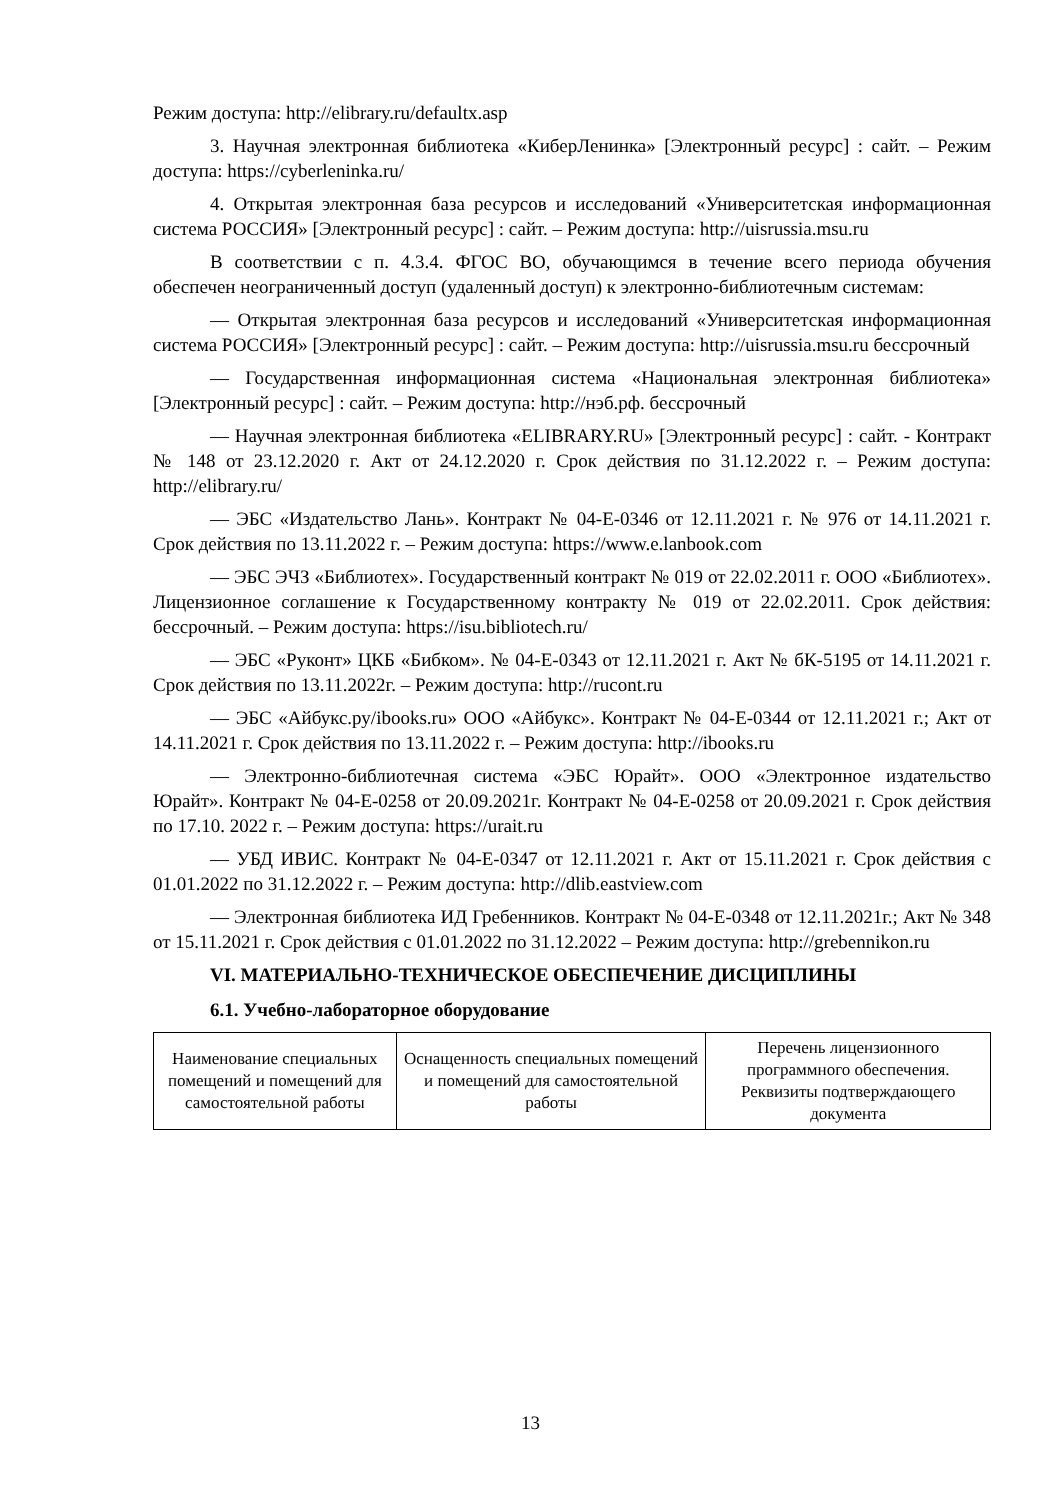Режим доступа: http://elibrary.ru/defaultx.asp
3. Научная электронная библиотека «КиберЛенинка» [Электронный ресурс] : сайт. – Режим доступа: https://cyberleninka.ru/
4. Открытая электронная база ресурсов и исследований «Университетская информационная система РОССИЯ» [Электронный ресурс] : сайт. – Режим доступа: http://uisrussia.msu.ru
В соответствии с п. 4.3.4. ФГОС ВО, обучающимся в течение всего периода обучения обеспечен неограниченный доступ (удаленный доступ) к электронно-библиотечным системам:
— Открытая электронная база ресурсов и исследований «Университетская информационная система РОССИЯ» [Электронный ресурс] : сайт. – Режим доступа: http://uisrussia.msu.ru бессрочный
— Государственная информационная система «Национальная электронная библиотека» [Электронный ресурс] : сайт. – Режим доступа: http://нэб.рф. бессрочный
— Научная электронная библиотека «ELIBRARY.RU» [Электронный ресурс] : сайт. - Контракт № 148 от 23.12.2020 г. Акт от 24.12.2020 г. Срок действия по 31.12.2022 г. – Режим доступа: http://elibrary.ru/
— ЭБС «Издательство Лань». Контракт № 04-Е-0346 от 12.11.2021 г. № 976 от 14.11.2021 г. Срок действия по 13.11.2022 г. – Режим доступа: https://www.e.lanbook.com
— ЭБС ЭЧЗ «Библиотех». Государственный контракт № 019 от 22.02.2011 г. ООО «Библиотех». Лицензионное соглашение к Государственному контракту № 019 от 22.02.2011. Срок действия: бессрочный. – Режим доступа: https://isu.bibliotech.ru/
— ЭБС «Руконт» ЦКБ «Бибком». № 04-Е-0343 от 12.11.2021 г. Акт № бК-5195 от 14.11.2021 г. Срок действия по 13.11.2022г. – Режим доступа: http://rucont.ru
— ЭБС «Айбукс.ру/ibooks.ru» ООО «Айбукс». Контракт № 04-Е-0344 от 12.11.2021 г.; Акт от 14.11.2021 г. Срок действия по 13.11.2022 г. – Режим доступа: http://ibooks.ru
— Электронно-библиотечная система «ЭБС Юрайт». ООО «Электронное издательство Юрайт». Контракт № 04-Е-0258 от 20.09.2021г. Контракт № 04-Е-0258 от 20.09.2021 г. Срок действия по 17.10. 2022 г. – Режим доступа: https://urait.ru
— УБД ИВИС. Контракт № 04-Е-0347 от 12.11.2021 г. Акт от 15.11.2021 г. Срок действия с 01.01.2022 по 31.12.2022 г. – Режим доступа: http://dlib.eastview.com
— Электронная библиотека ИД Гребенников. Контракт № 04-Е-0348 от 12.11.2021г.; Акт № 348 от 15.11.2021 г. Срок действия с 01.01.2022 по 31.12.2022 – Режим доступа: http://grebennikon.ru
VI. МАТЕРИАЛЬНО-ТЕХНИЧЕСКОЕ ОБЕСПЕЧЕНИЕ ДИСЦИПЛИНЫ
6.1. Учебно-лабораторное оборудование
| Наименование специальных помещений и помещений для самостоятельной работы | Оснащенность специальных помещений и помещений для самостоятельной работы | Перечень лицензионного программного обеспечения. Реквизиты подтверждающего документа |
13